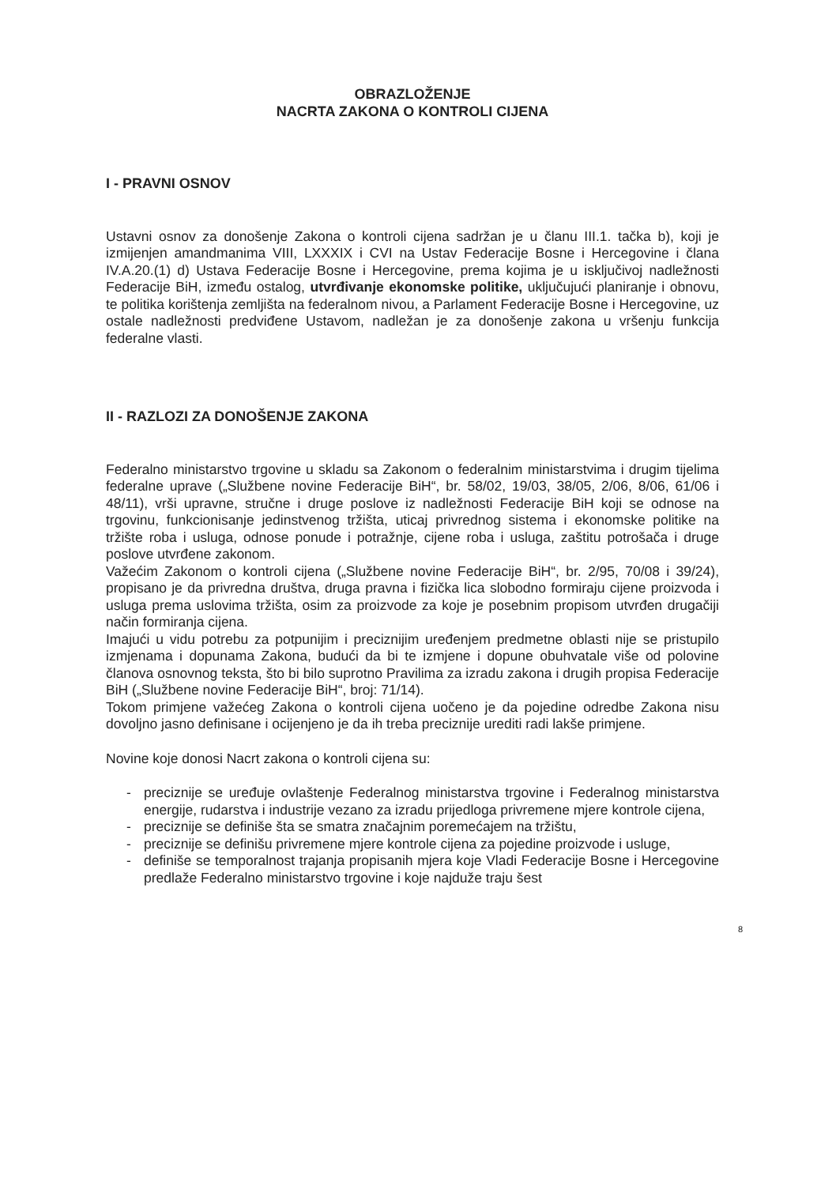OBRAZLOŽENJE
NACRTA ZAKONA O KONTROLI CIJENA
I - PRAVNI OSNOV
Ustavni osnov za donošenje Zakona o kontroli cijena sadržan je u članu III.1. tačka b), koji je izmijenjen amandmanima VIII, LXXXIX i CVI na Ustav Federacije Bosne i Hercegovine i člana IV.A.20.(1) d) Ustava Federacije Bosne i Hercegovine, prema kojima je u isključivoj nadležnosti Federacije BiH, između ostalog, utvrđivanje ekonomske politike, uključujući planiranje i obnovu, te politika korištenja zemljišta na federalnom nivou, a Parlament Federacije Bosne i Hercegovine, uz ostale nadležnosti predviđene Ustavom, nadležan je za donošenje zakona u vršenju funkcija federalne vlasti.
II - RAZLOZI ZA DONOŠENJE ZAKONA
Federalno ministarstvo trgovine u skladu sa Zakonom o federalnim ministarstvima i drugim tijelima federalne uprave („Službene novine Federacije BiH“, br. 58/02, 19/03, 38/05, 2/06, 8/06, 61/06 i 48/11), vrši upravne, stručne i druge poslove iz nadležnosti Federacije BiH koji se odnose na trgovinu, funkcionisanje jedinstvenog tržišta, uticaj privrednog sistema i ekonomske politike na tržište roba i usluga, odnose ponude i potražnje, cijene roba i usluga, zaštitu potrošača i druge poslove utvrđene zakonom.
Važećim Zakonom o kontroli cijena („Službene novine Federacije BiH“, br. 2/95, 70/08 i 39/24), propisano je da privredna društva, druga pravna i fizička lica slobodno formiraju cijene proizvoda i usluga prema uslovima tržišta, osim za proizvode za koje je posebnim propisom utvrđen drugačiji način formiranja cijena.
Imajući u vidu potrebu za potpunijim i preciznijim uređenjem predmetne oblasti nije se pristupilo izmjenama i dopunama Zakona, budući da bi te izmjene i dopune obuhvatale više od polovine članova osnovnog teksta, što bi bilo suprotno Pravilima za izradu zakona i drugih propisa Federacije BiH („Službene novine Federacije BiH“, broj: 71/14).
Tokom primjene važećeg Zakona o kontroli cijena uočeno je da pojedine odredbe Zakona nisu dovoljno jasno definisane i ocijenjeno je da ih treba preciznije urediti radi lakše primjene.
Novine koje donosi Nacrt zakona o kontroli cijena su:
- preciznije se uređuje ovlaštenje Federalnog ministarstva trgovine i Federalnog ministarstva energije, rudarstva i industrije vezano za izradu prijedloga privremene mjere kontrole cijena,
- preciznije se definiše šta se smatra značajnim poremećajem na tržištu,
- preciznije se definišu privremene mjere kontrole cijena za pojedine proizvode i usluge,
- definiše se temporalnost trajanja propisanih mjera koje Vladi Federacije Bosne i Hercegovine predlaže Federalno ministarstvo trgovine i koje najduže traju šest
8